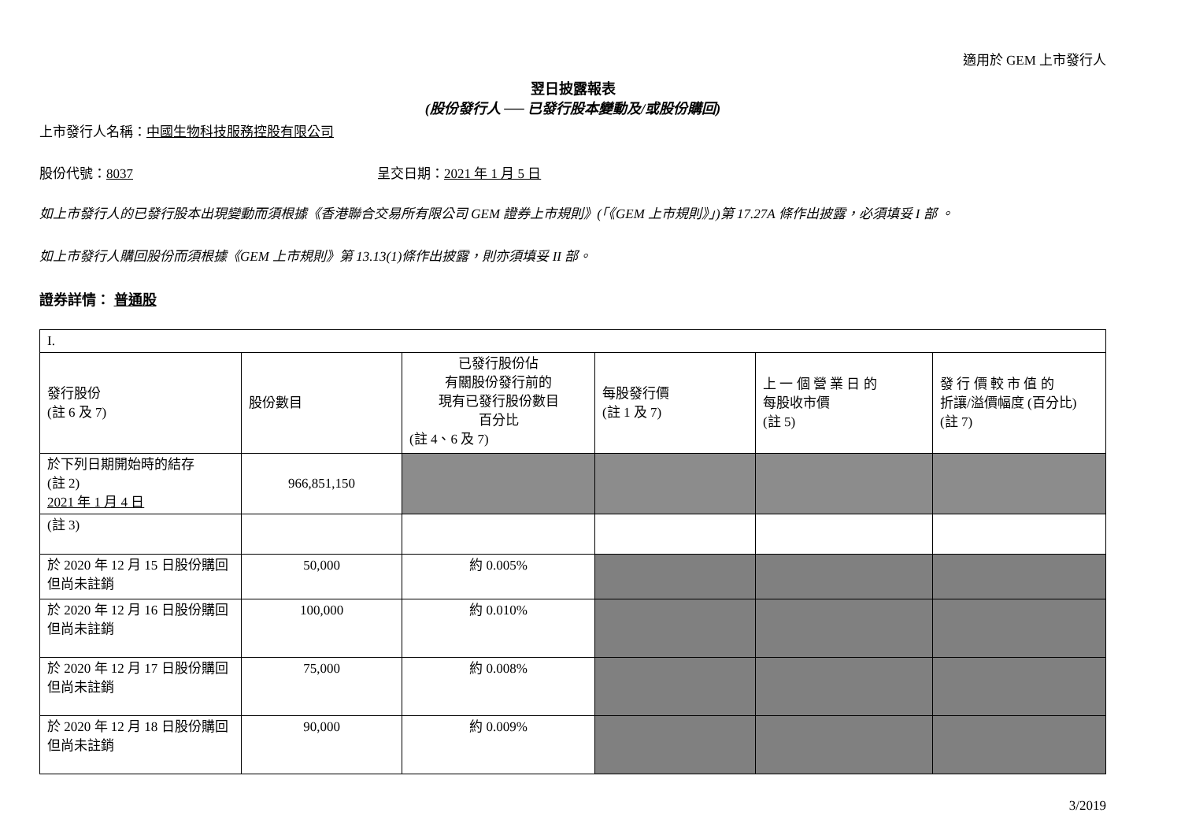適用於 GEM 上市發行人
翌日披露報表
(股份發行人 ── 已發行股本變動及/或股份購回)
上市發行人名稱：中國生物科技服務控股有限公司
股份代號：8037 呈交日期：2021 年 1 月 5 日
如上市發行人的已發行股本出現變動而須根據《香港聯合交易所有限公司 GEM 證券上市規則》(「《GEM 上市規則》」)第 17.27A 條作出披露，必須填妥 I 部 。
如上市發行人購回股份而須根據《GEM 上市規則》第 13.13(1)條作出披露，則亦須填妥 II 部。
證券詳情： 普通股
| I. | | | | | |
| 發行股份 (註 6 及 7) | 股份數目 | 已發行股份佔 有關股份發行前的 現有已發行股份數目 百分比 (註 4、6 及 7) | 每股發行價 (註 1 及 7) | 上 一 個 營 業 日 的 每股收市價 (註 5) | 發 行 價 較 市 值 的 折讓/溢價幅度 (百分比) (註 7) |
| 於下列日期開始時的結存 (註 2) 2021 年 1 月 4 日 | 966,851,150 | | | | |
| (註 3) | | | | | |
| 於 2020 年 12 月 15 日股份購回但尚未註銷 | 50,000 | 約 0.005% | | | |
| 於 2020 年 12 月 16 日股份購回但尚未註銷 | 100,000 | 約 0.010% | | | |
| 於 2020 年 12 月 17 日股份購回但尚未註銷 | 75,000 | 約 0.008% | | | |
| 於 2020 年 12 月 18 日股份購回但尚未註銷 | 90,000 | 約 0.009% | | | |
3/2019